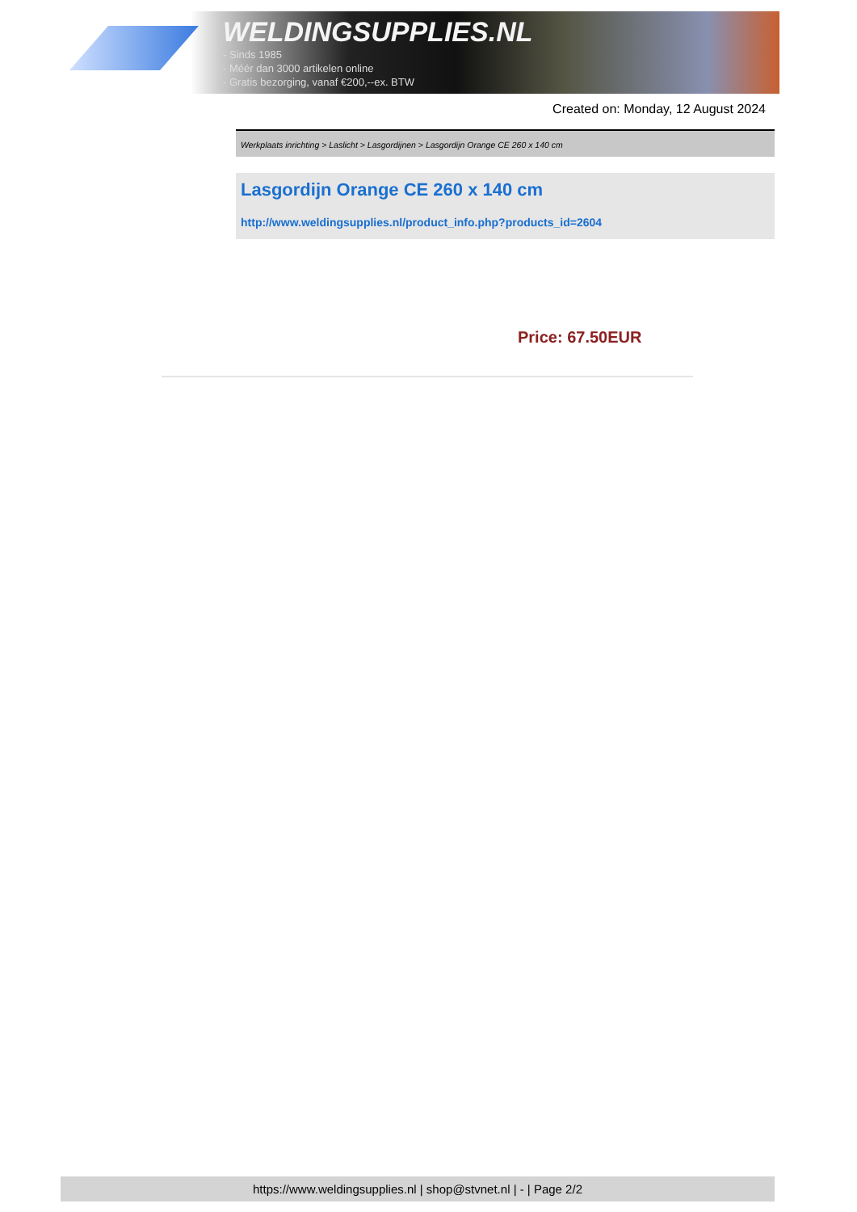WELDINGSUPPLIES.NL
- Sinds 1985
- Méér dan 3000 artikelen online
- Gratis bezorging, vanaf €200,--ex. BTW
Created on: Monday, 12 August 2024
Werkplaats inrichting > Laslicht > Lasgordijnen > Lasgordijn Orange CE 260 x 140 cm
Lasgordijn Orange CE 260 x 140 cm
http://www.weldingsupplies.nl/product_info.php?products_id=2604
Price: 67.50EUR
https://www.weldingsupplies.nl | shop@stvnet.nl | - | Page 2/2